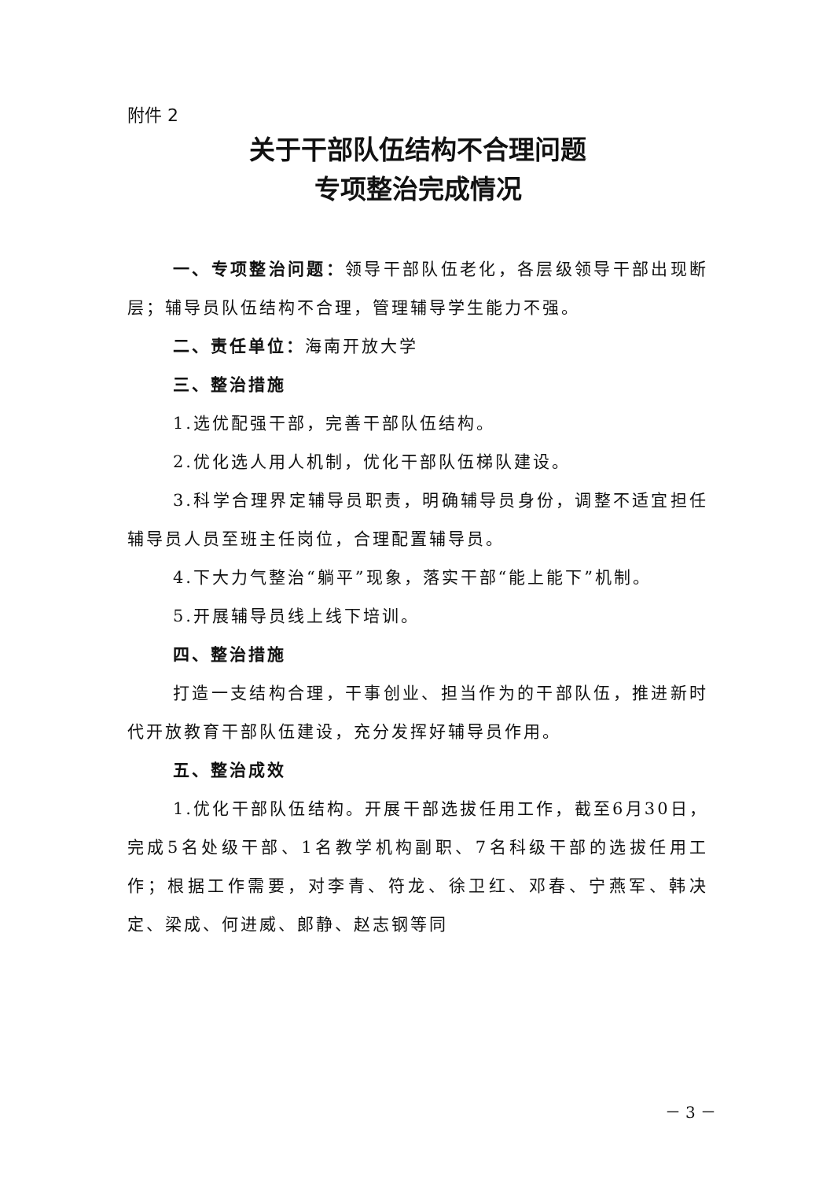附件 2
关于干部队伍结构不合理问题
专项整治完成情况
一、专项整治问题：领导干部队伍老化，各层级领导干部出现断层；辅导员队伍结构不合理，管理辅导学生能力不强。
二、责任单位：海南开放大学
三、整治措施
1.选优配强干部，完善干部队伍结构。
2.优化选人用人机制，优化干部队伍梯队建设。
3.科学合理界定辅导员职责，明确辅导员身份，调整不适宜担任辅导员人员至班主任岗位，合理配置辅导员。
4.下大力气整治“躺平”现象，落实干部“能上能下”机制。
5.开展辅导员线上线下培训。
四、整治措施
打造一支结构合理，干事创业、担当作为的干部队伍，推进新时代开放教育干部队伍建设，充分发挥好辅导员作用。
五、整治成效
1.优化干部队伍结构。开展干部选拔任用工作，截至6月30日，完成5名处级干部、1名教学机构副职、7名科级干部的选拔任用工作；根据工作需要，对李青、符龙、徐卫红、邓春、宁燕军、韩决定、梁成、何进威、郎静、赵志钢等同
－ 3 －